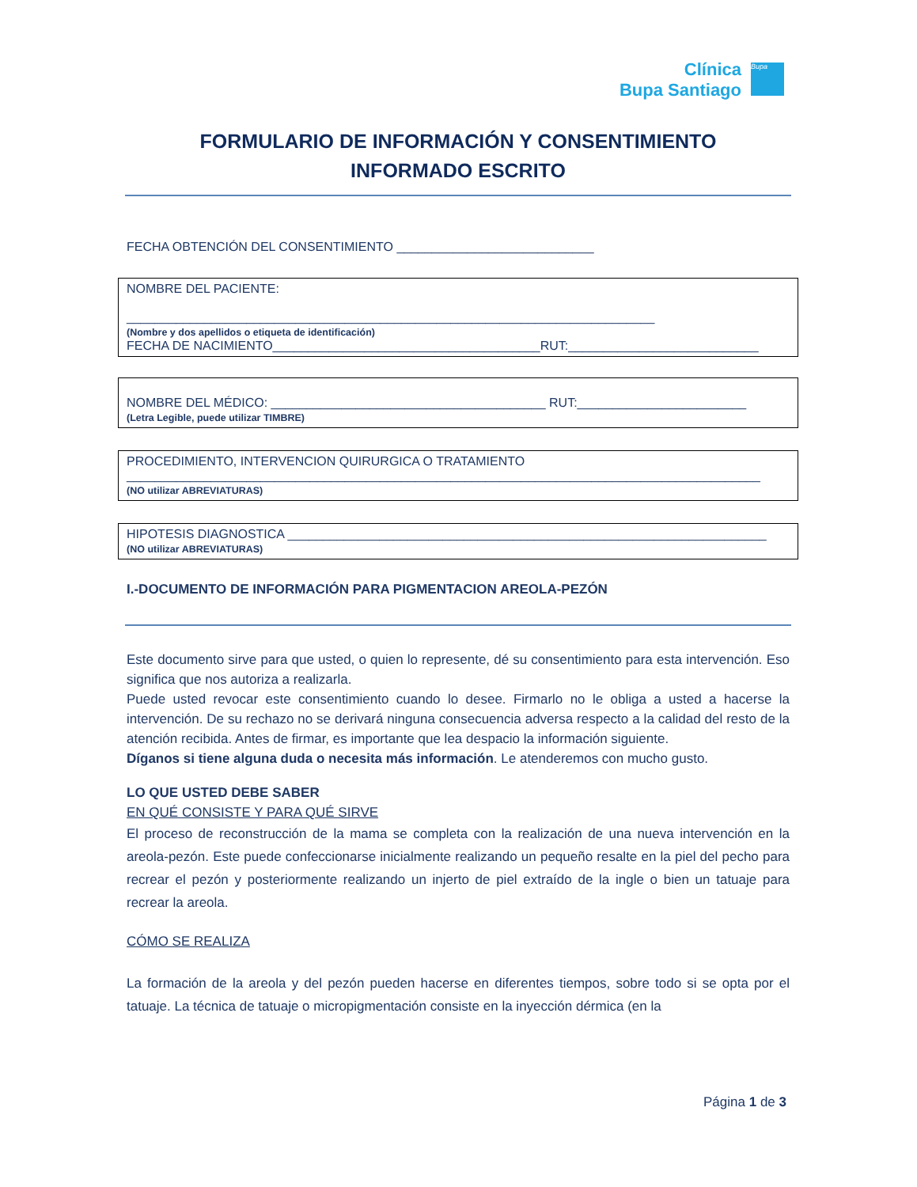Clínica
Bupa Santiago
Bupa
FORMULARIO DE INFORMACIÓN Y CONSENTIMIENTO
INFORMADO ESCRITO
FECHA OBTENCIÓN DEL CONSENTIMIENTO ____________________________
NOMBRE DEL PACIENTE:
___________________________________________________________________________
(Nombre y dos apellidos o etiqueta de identificación)
FECHA DE NACIMIENTO______________________________________RUT:___________________________
NOMBRE DEL MÉDICO: _______________________________________ RUT:________________________
(Letra Legible, puede utilizar TIMBRE)
PROCEDIMIENTO, INTERVENCION QUIRURGICA O TRATAMIENTO
__________________________________________________________________________________________
(NO utilizar ABREVIATURAS)
HIPOTESIS DIAGNOSTICA ____________________________________________________________________
(NO utilizar ABREVIATURAS)
I.-DOCUMENTO DE INFORMACIÓN PARA PIGMENTACION AREOLA-PEZÓN
Este documento sirve para que usted, o quien lo represente, dé su consentimiento para esta intervención. Eso significa que nos autoriza a realizarla.
Puede usted revocar este consentimiento cuando lo desee. Firmarlo no le obliga a usted a hacerse la intervención. De su rechazo no se derivará ninguna consecuencia adversa respecto a la calidad del resto de la atención recibida. Antes de firmar, es importante que lea despacio la información siguiente.
Díganos si tiene alguna duda o necesita más información. Le atenderemos con mucho gusto.
LO QUE USTED DEBE SABER
EN QUÉ CONSISTE Y PARA QUÉ SIRVE
El proceso de reconstrucción de la mama se completa con la realización de una nueva intervención en la areola-pezón. Este puede confeccionarse inicialmente realizando un pequeño resalte en la piel del pecho para recrear el pezón y posteriormente realizando un injerto de piel extraído de la ingle o bien un tatuaje para recrear la areola.
CÓMO SE REALIZA
La formación de la areola y del pezón pueden hacerse en diferentes tiempos, sobre todo si se opta por el tatuaje. La técnica de tatuaje o micropigmentación consiste en la inyección dérmica (en la
Página 1 de 3